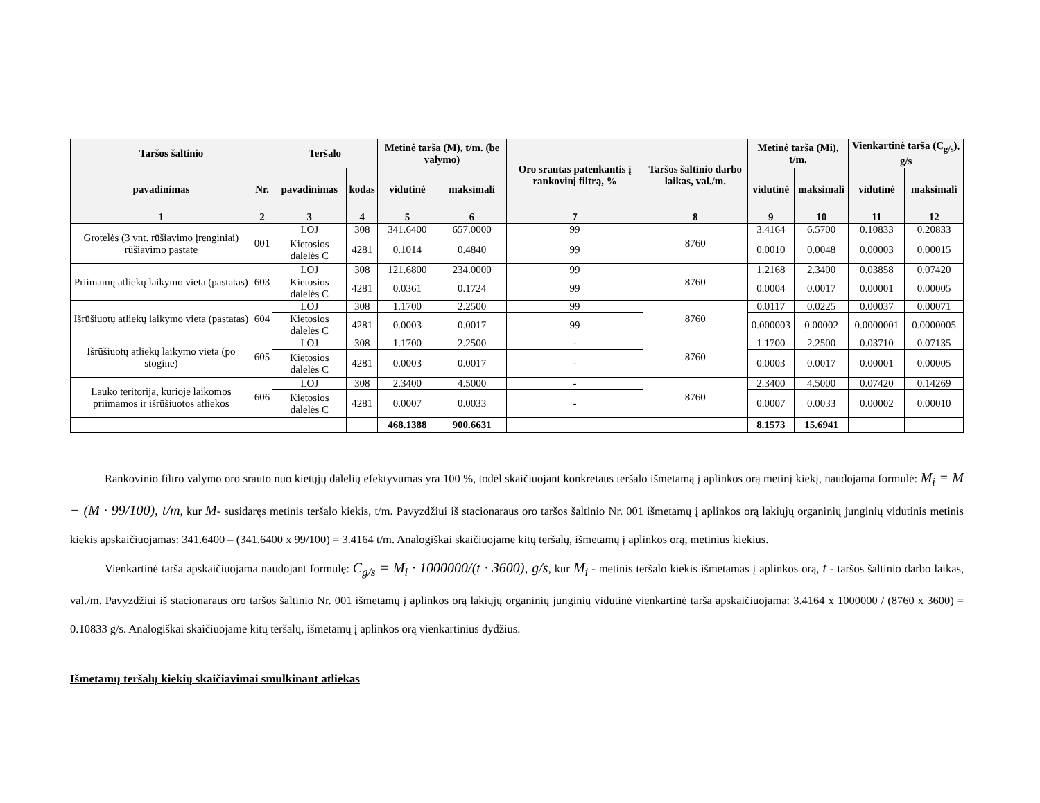| Taršos šaltinio | | Teršalo | | Metinė tarša (M), t/m. (be valymo) | | Oro srautas patenkantis į rankovinį filtrą, % | Taršos šaltinio darbo laikas, val./m. | Metinė tarša (Mi), t/m. | | Vienkartinė tarša (C<sub>g/s</sub>), g/s | |
| --- | --- | --- | --- | --- | --- | --- | --- | --- | --- | --- | --- |
| pavadinimas | Nr. | pavadinimas | kodas | vidutinė | maksimali | | | vidutinė | maksimali | vidutinė | maksimali |
| 1 | 2 | 3 | 4 | 5 | 6 | 7 | 8 | 9 | 10 | 11 | 12 |
| Grotelės (3 vnt. rūšiavimo įrenginiai) rūšiavimo pastate | 001 | LOJ | 308 | 341.6400 | 657.0000 | 99 | 8760 | 3.4164 | 6.5700 | 0.10833 | 0.20833 |
| | | Kietosios dalelės C | 4281 | 0.1014 | 0.4840 | 99 | | 0.0010 | 0.0048 | 0.00003 | 0.00015 |
| Priimamų atliekų laikymo vieta (pastatas) | 603 | LOJ | 308 | 121.6800 | 234.0000 | 99 | 8760 | 1.2168 | 2.3400 | 0.03858 | 0.07420 |
| | | Kietosios dalelės C | 4281 | 0.0361 | 0.1724 | 99 | | 0.0004 | 0.0017 | 0.00001 | 0.00005 |
| Išrūšiuotų atliekų laikymo vieta (pastatas) | 604 | LOJ | 308 | 1.1700 | 2.2500 | 99 | 8760 | 0.0117 | 0.0225 | 0.00037 | 0.00071 |
| | | Kietosios dalelės C | 4281 | 0.0003 | 0.0017 | 99 | | 0.000003 | 0.00002 | 0.0000001 | 0.0000005 |
| Išrūšiuotų atliekų laikymo vieta (po stogine) | 605 | LOJ | 308 | 1.1700 | 2.2500 | - | 8760 | 1.1700 | 2.2500 | 0.03710 | 0.07135 |
| | | Kietosios dalelės C | 4281 | 0.0003 | 0.0017 | - | | 0.0003 | 0.0017 | 0.00001 | 0.00005 |
| Lauko teritorija, kurioje laikomos priimamos ir išrūšiuotos atliekos | 606 | LOJ | 308 | 2.3400 | 4.5000 | - | 8760 | 2.3400 | 4.5000 | 0.07420 | 0.14269 |
| | | Kietosios dalelės C | 4281 | 0.0007 | 0.0033 | - | | 0.0007 | 0.0033 | 0.00002 | 0.00010 |
| | | | | 468.1388 | 900.6631 | | | 8.1573 | 15.6941 | | |
Rankovinio filtro valymo oro srauto nuo kietųjų dalelių efektyvumas yra 100 %, todėl skaičiuojant konkretaus teršalo išmetamą į aplinkos orą metinį kiekį, naudojama formulė: M<sub>i</sub> = M − (M · 99/100), t/m, kur M- susidaręs metinis teršalo kiekis, t/m. Pavyzdžiui iš stacionaraus oro taršos šaltinio Nr. 001 išmetamų į aplinkos orą lakiųjų organinių junginių vidutinis metinis kiekis apskaičiuojamas: 341.6400 – (341.6400 x 99/100) = 3.4164 t/m. Analogiškai skaičiuojame kitų teršalų, išmetamų į aplinkos orą, metinius kiekius.
Vienkartinė tarša apskaičiuojama naudojant formulę: C<sub>g/s</sub> = M<sub>i</sub> · 1000000/(t · 3600), g/s, kur M<sub>i</sub> - metinis teršalo kiekis išmetamas į aplinkos orą, t - taršos šaltinio darbo laikas, val./m. Pavyzdžiui iš stacionaraus oro taršos šaltinio Nr. 001 išmetamų į aplinkos orą lakiųjų organinių junginių vidutinė vienkartinė tarša apskaičiuojama: 3.4164 x 1000000 / (8760 x 3600) = 0.10833 g/s. Analogiškai skaičiuojame kitų teršalų, išmetamų į aplinkos orą vienkartinius dydžius.
Išmetamų teršalų kiekių skaičiavimai smulkinant atliekas